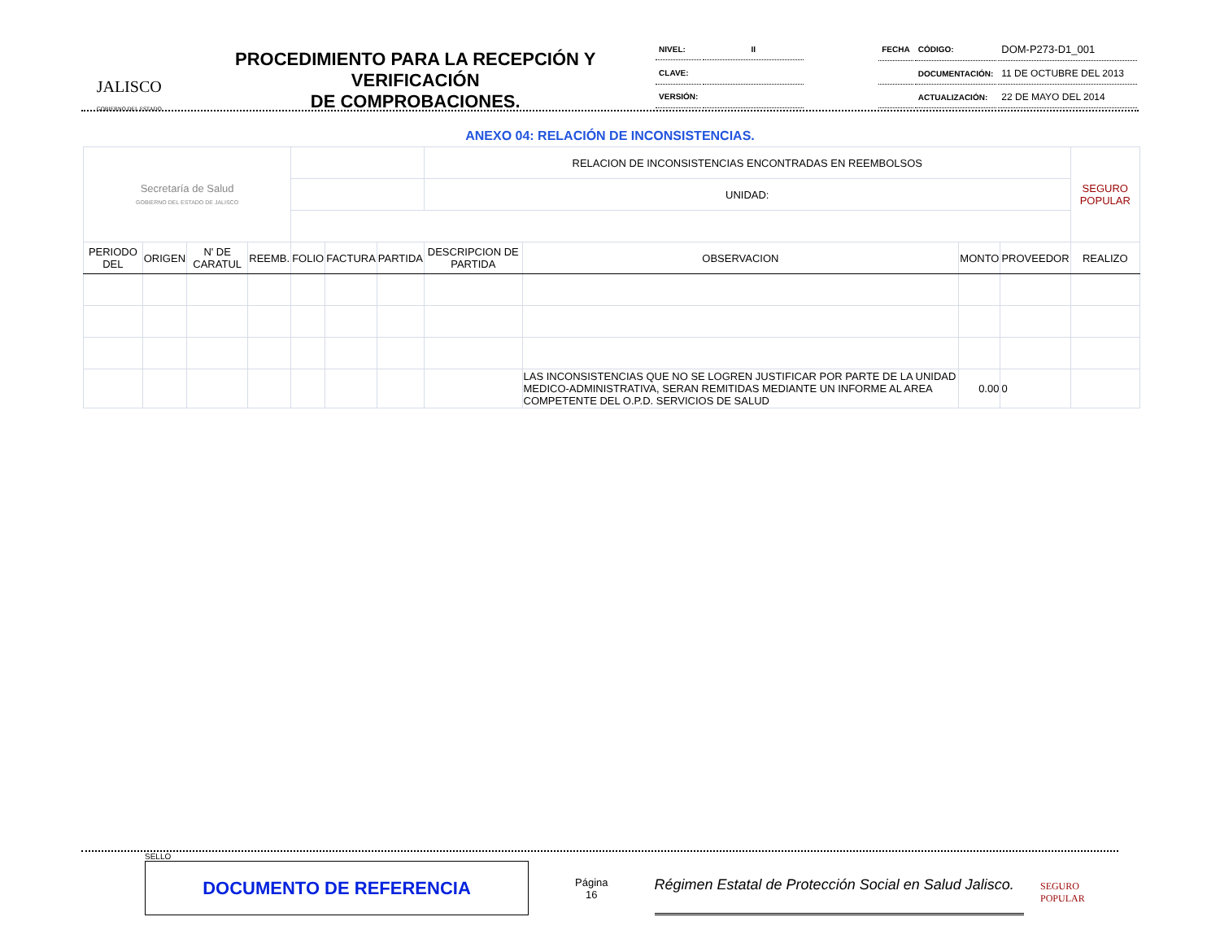JALISCO
GOBIERNO DEL ESTADO
PROCEDIMIENTO PARA LA RECEPCIÓN Y VERIFICACIÓN
DE COMPROBACIONES.
| NIVEL: | II |
| CLAVE: | |
| VERSIÓN: | |
| FECHA | CÓDIGO: | DOM-P273-D1_001 |
| | DOCUMENTACIÓN: | 11 DE OCTUBRE DEL 2013 |
| | ACTUALIZACIÓN: | 22 DE MAYO DEL 2014 |
ANEXO 04: RELACIÓN DE INCONSISTENCIAS.
| Secretaría de Salud GOBIERNO DEL ESTADO DE JALISCO | | | | | | | RELACION DE INCONSISTENCIAS ENCONTRADAS EN REEMBOLSOS | | | | SEGURO POPULAR |
| | | | | | | | UNIDAD: | | | | |
| PERIODO DEL | ORIGEN | N' DE CARATUL | REEMB. | FOLIO | FACTURA | PARTIDA | DESCRIPCION DE PARTIDA | OBSERVACION | MONTO | PROVEEDOR | REALIZO |
| | | | | | | | | LAS INCONSISTENCIAS QUE NO SE LOGREN JUSTIFICAR POR PARTE DE LA UNIDAD MEDICO-ADMINISTRATIVA, SERAN REMITIDAS MEDIANTE UN INFORME AL AREA COMPETENTE DEL O.P.D. SERVICIOS DE SALUD | 0.00 | 0 | |
SELLO
DOCUMENTO DE REFERENCIA
Página
16
Régimen Estatal de Protección Social en Salud Jalisco.
SEGURO POPULAR